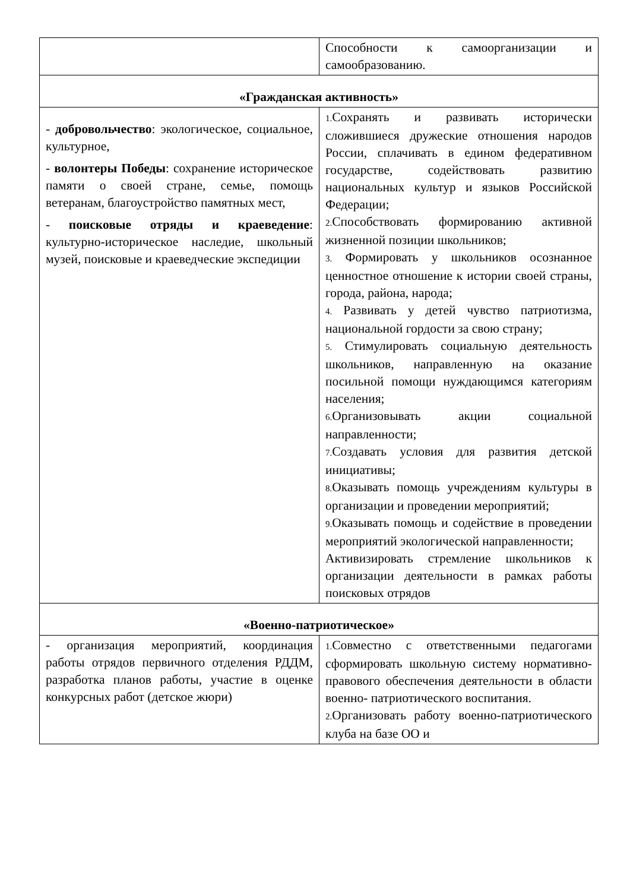| | Способности к самоорганизации и самообразованию. |
| «Гражданская активность» | |
| - добровольчество : экологическое, социальное, культурное, - волонтеры Победы : сохранение историческое памяти о своей стране, семье, помощь ветеранам, благоустройство памятных мест, - поисковые отряды и краеведение : культурно-историческое наследие, школьный музей, поисковые и краеведческие экспедиции | 1. Сохранять и развивать исторически сложившиеся дружеские отношения народов России, сплачивать в едином федеративном государстве, содействовать развитию национальных культур и языков Российской Федерации; 2. Способствовать формированию активной жизненной позиции школьников; 3. Формировать у школьников осознанное ценностное отношение к истории своей страны, города, района, народа; 4. Развивать у детей чувство патриотизма, национальной гордости за свою страну; 5. Стимулировать социальную деятельность школьников, направленную на оказание посильной помощи нуждающимся категориям населения; 6. Организовывать акции социальной направленности; 7. Создавать условия для развития детской инициативы; 8. Оказывать помощь учреждениям культуры в организации и проведении мероприятий; 9. Оказывать помощь и содействие в проведении мероприятий экологической направленности; Активизировать стремление школьников к организации деятельности в рамках работы поисковых отрядов |
| «Военно-патриотическое» | |
| - организация мероприятий, координация работы отрядов первичного отделения РДДМ, разработка планов работы, участие в оценке конкурсных работ (детское жюри) | 1. Совместно с ответственными педагогами сформировать школьную систему нормативно-правового обеспечения деятельности в области военно- патриотического воспитания. 2. Организовать работу военно-патриотического клуба на базе ОО и |